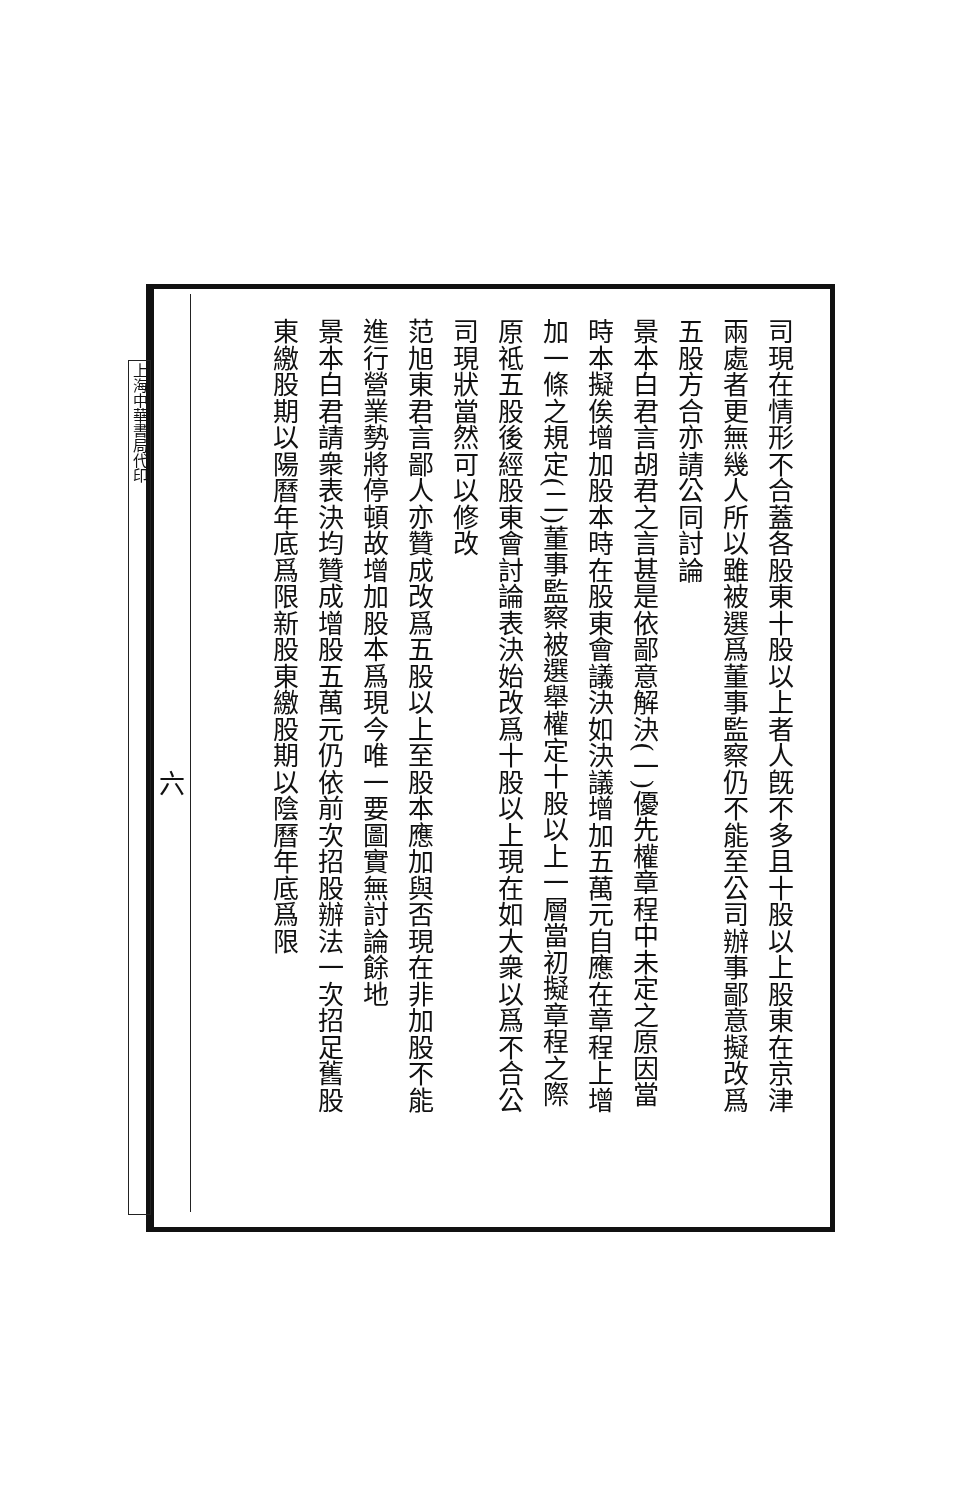司現在情形不合蓋各股東十股以上者人旣不多且十股以上股東在京津
兩處者更無幾人所以雖被選爲董事監察仍不能至公司辦事鄙意擬改爲
五股方合亦請公同討論
景本白君言胡君之言甚是依鄙意解決(一)優先權章程中未定之原因當
時本擬俟增加股本時在股東會議決如決議增加五萬元自應在章程上增
加一條之規定(二)董事監察被選舉權定十股以上一層當初擬章程之際
原祗五股後經股東會討論表決始改爲十股以上現在如大衆以爲不合公
司現狀當然可以修改
范旭東君言鄙人亦贊成改爲五股以上至股本應加與否現在非加股不能
進行營業勢將停頓故增加股本爲現今唯一要圖實無討論餘地
景本白君請衆表決均贊成增股五萬元仍依前次招股辦法一次招足舊股
東繳股期以陽曆年底爲限新股東繳股期以陰曆年底爲限
六
上海中華書局代印